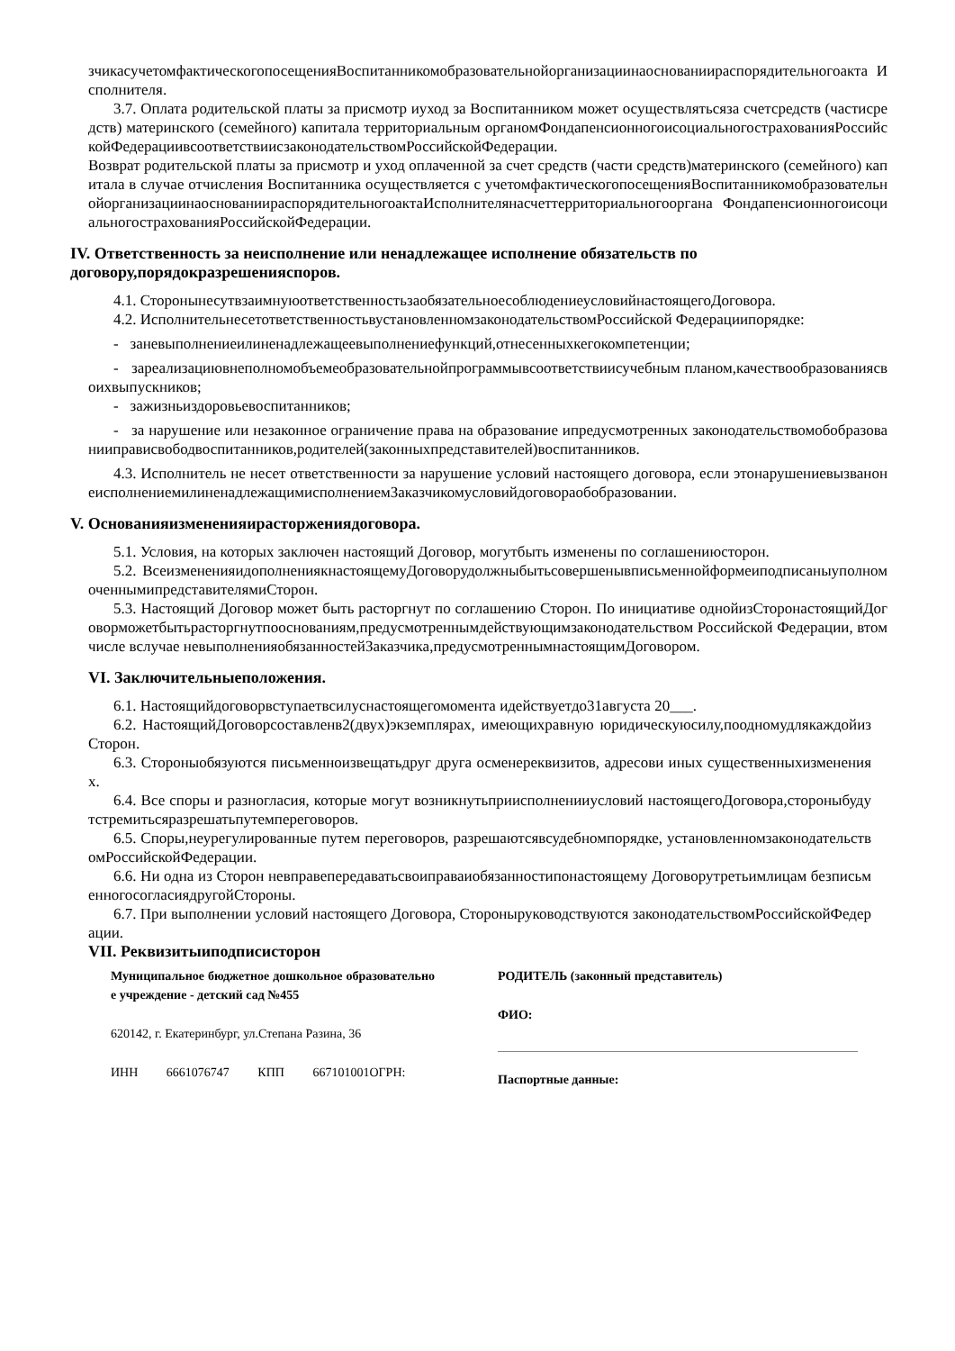зчикасучетомфактическогопосещенияВоспитанникомобразовательнойорганизациинаоснованиираспорядительногоакта Исполнителя.
3.7. Оплата родительской платы за присмотр иуход за Воспитанником может осуществлятьсяза счетсредств (частисредств) материнского (семейного) капитала территориальным органомФондапенсионногоисоциальногострахованияРоссийскойФедерациивсоответствиисзаконодательствомРоссийскойФедерации.
Возврат родительской платы за присмотр и уход оплаченной за счет средств (части средств)материнского (семейного) капитала в случае отчисления Воспитанника осуществляется с учетомфактическогопосещенияВоспитанникомобразовательнойорганизациинаоснованиираспорядительногоактаИсполнителянасчеттерриториальногооргана ФондапенсионногоисоциальногострахованияРоссийскойФедерации.
IV. Ответственность за неисполнение или ненадлежащее исполнение обязательств по договору,порядокразрешенияспоров.
4.1. СторонынесутвзаимнуюответственностьзаобязательноесоблюдениеусловийнастоящегоДоговора.
4.2. ИсполнительнесетответственностьвустановленномзаконодательствомРоссийской Федерациипорядке:
- заневыполнениеилиненадлежащеевыполнениефункций,отнесенныхкегокомпетенции;
- зареализациювнеполномобъемеобразовательнойпрограммывсоответствиисучебным планом,качествообразованиясвоихвыпускников;
- зажизньиздоровьевоспитанников;
- за нарушение или незаконное ограничение права на образование ипредусмотренных законодательствомобобразованииправисвободвоспитанников,родителей(законныхпредставителей)воспитанников.
4.3. Исполнитель не несет ответственности за нарушение условий настоящего договора, если этонарушениевызванонеисполнениемилиненадлежащимисполнениемЗаказчикомусловийдоговораобобразовании.
V. Основанияизмененияирасторжениядоговора.
5.1. Условия, на которых заключен настоящий Договор, могутбыть изменены по соглашениюсторон.
5.2. ВсеизмененияидополнениякнастоящемуДоговорудолжныбытьсовершенывписьменнойформеиподписаныуполномоченнымипредставителямиСторон.
5.3. Настоящий Договор может быть расторгнут по соглашению Сторон. По инициативе однойизСторонастоящийДоговорможетбытьрасторгнутпооснованиям,предусмотреннымдействующимзаконодательством Российской Федерации, втом числе вслучае невыполненияобязанностейЗаказчика,предусмотреннымнастоящимДоговором.
VI. Заключительныеположения.
6.1. Настоящийдоговорвступаетвсилуснастоящегомомента идействуетдо31августа 20___.
6.2. НастоящийДоговорсоставленв2(двух)экземплярах, имеющихравную юридическуюсилу,поодномудлякаждойизСторон.
6.3. Стороныобязуются письменноизвещатьдруг друга осменереквизитов, адресови иных существенныхизменениях.
6.4. Все споры и разногласия, которые могут возникнутьприисполненииусловий настоящегоДоговора,стороныбудутстремитьсяразрешатьпутемпереговоров.
6.5. Споры,неурегулированные путем переговоров, разрешаютсявсудебномпорядке, установленномзаконодательствомРоссийскойФедерации.
6.6. Ни одна из Сторон невправепередаватьсвоиправаиобязанностипонастоящему Договорутретьимлицам безписьменногосогласиядругойСтороны.
6.7. При выполнении условий настоящего Договора, Стороныруководствуются законодательствомРоссийскойФедерации.
VII. Реквизитыиподписисторон
Муниципальное бюджетное дошкольное образовательное учреждение - детский сад №455
620142, г. Екатеринбург, ул.Степана Разина, 36
ИНН 6661076747 КПП 667101001ОГРН:
РОДИТЕЛЬ (законный представитель)
ФИО:
Паспортные данные: